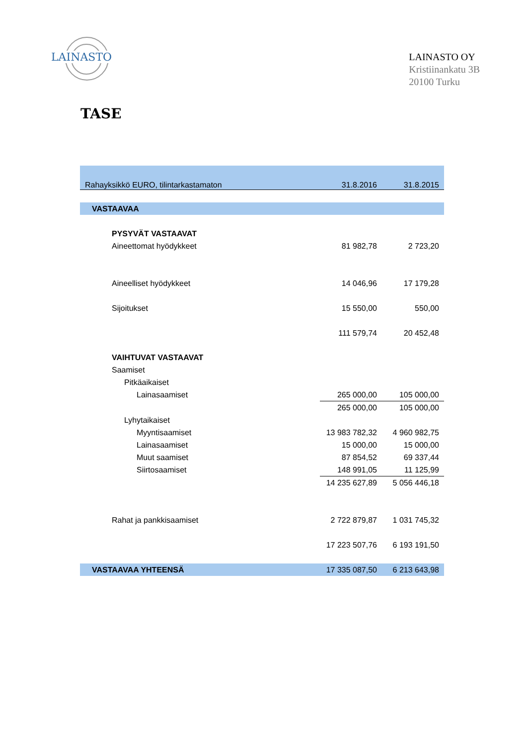LAINASTO
LAINASTO OY
Kristiinankatu 3B
20100 Turku
TASE
| Rahayksikkö EURO, tilintarkastamaton | 31.8.2016 | 31.8.2015 |
| VASTAAVAA | | |
| PYSYVÄT VASTAAVAT | | |
| Aineettomat hyödykkeet | 81 982,78 | 2 723,20 |
| Aineelliset hyödykkeet | 14 046,96 | 17 179,28 |
| Sijoitukset | 15 550,00 | 550,00 |
| | 111 579,74 | 20 452,48 |
| VAIHTUVAT VASTAAVAT | | |
| Saamiset | | |
| Pitkäaikaiset | | |
| Lainasaamiset | 265 000,00 | 105 000,00 |
| | 265 000,00 | 105 000,00 |
| Lyhytaikaiset | | |
| Myyntisaamiset | 13 983 782,32 | 4 960 982,75 |
| Lainasaamiset | 15 000,00 | 15 000,00 |
| Muut saamiset | 87 854,52 | 69 337,44 |
| Siirtosaamiset | 148 991,05 | 11 125,99 |
| | 14 235 627,89 | 5 056 446,18 |
| Rahat ja pankkisaamiset | 2 722 879,87 | 1 031 745,32 |
| | 17 223 507,76 | 6 193 191,50 |
| VASTAAVAA YHTEENSÄ | 17 335 087,50 | 6 213 643,98 |